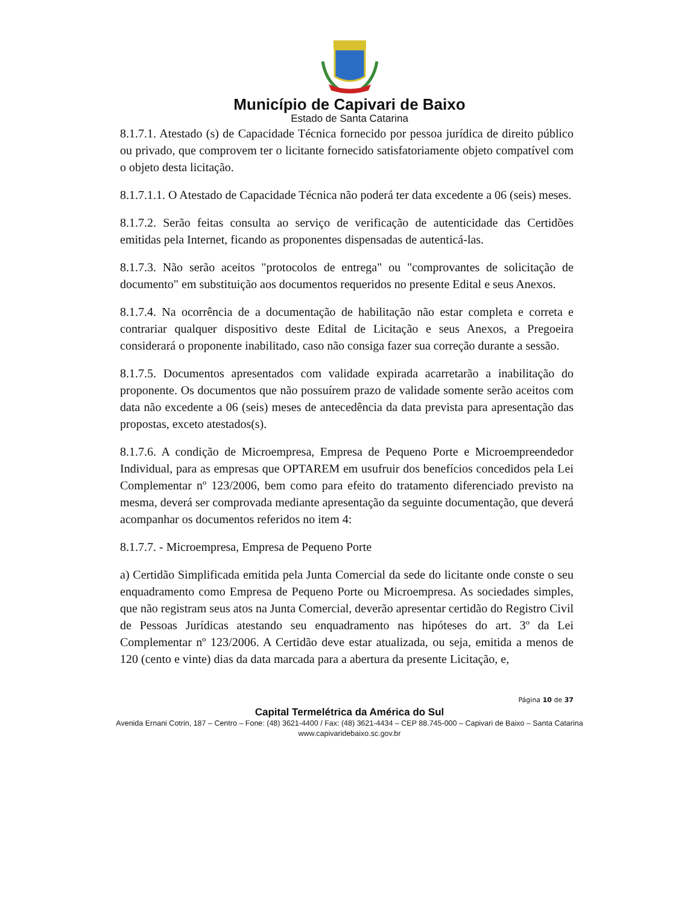Município de Capivari de Baixo
Estado de Santa Catarina
8.1.7.1. Atestado (s) de Capacidade Técnica fornecido por pessoa jurídica de direito público ou privado, que comprovem ter o licitante fornecido satisfatoriamente objeto compatível com o objeto desta licitação.
8.1.7.1.1. O Atestado de Capacidade Técnica não poderá ter data excedente a 06 (seis) meses.
8.1.7.2. Serão feitas consulta ao serviço de verificação de autenticidade das Certidões emitidas pela Internet, ficando as proponentes dispensadas de autenticá-las.
8.1.7.3. Não serão aceitos "protocolos de entrega" ou "comprovantes de solicitação de documento" em substituição aos documentos requeridos no presente Edital e seus Anexos.
8.1.7.4. Na ocorrência de a documentação de habilitação não estar completa e correta e contrariar qualquer dispositivo deste Edital de Licitação e seus Anexos, a Pregoeira considerará o proponente inabilitado, caso não consiga fazer sua correção durante a sessão.
8.1.7.5. Documentos apresentados com validade expirada acarretarão a inabilitação do proponente. Os documentos que não possuírem prazo de validade somente serão aceitos com data não excedente a 06 (seis) meses de antecedência da data prevista para apresentação das propostas, exceto atestados(s).
8.1.7.6. A condição de Microempresa, Empresa de Pequeno Porte e Microempreendedor Individual, para as empresas que OPTAREM em usufruir dos benefícios concedidos pela Lei Complementar nº 123/2006, bem como para efeito do tratamento diferenciado previsto na mesma, deverá ser comprovada mediante apresentação da seguinte documentação, que deverá acompanhar os documentos referidos no item 4:
8.1.7.7. - Microempresa, Empresa de Pequeno Porte
a) Certidão Simplificada emitida pela Junta Comercial da sede do licitante onde conste o seu enquadramento como Empresa de Pequeno Porte ou Microempresa. As sociedades simples, que não registram seus atos na Junta Comercial, deverão apresentar certidão do Registro Civil de Pessoas Jurídicas atestando seu enquadramento nas hipóteses do art. 3º da Lei Complementar nº 123/2006. A Certidão deve estar atualizada, ou seja, emitida a menos de 120 (cento e vinte) dias da data marcada para a abertura da presente Licitação, e,
Página 10 de 37
Capital Termelétrica da América do Sul
Avenida Ernani Cotrin, 187 – Centro – Fone: (48) 3621-4400 / Fax: (48) 3621-4434 – CEP 88.745-000 – Capivari de Baixo – Santa Catarina
www.capivaridebaixo.sc.gov.br